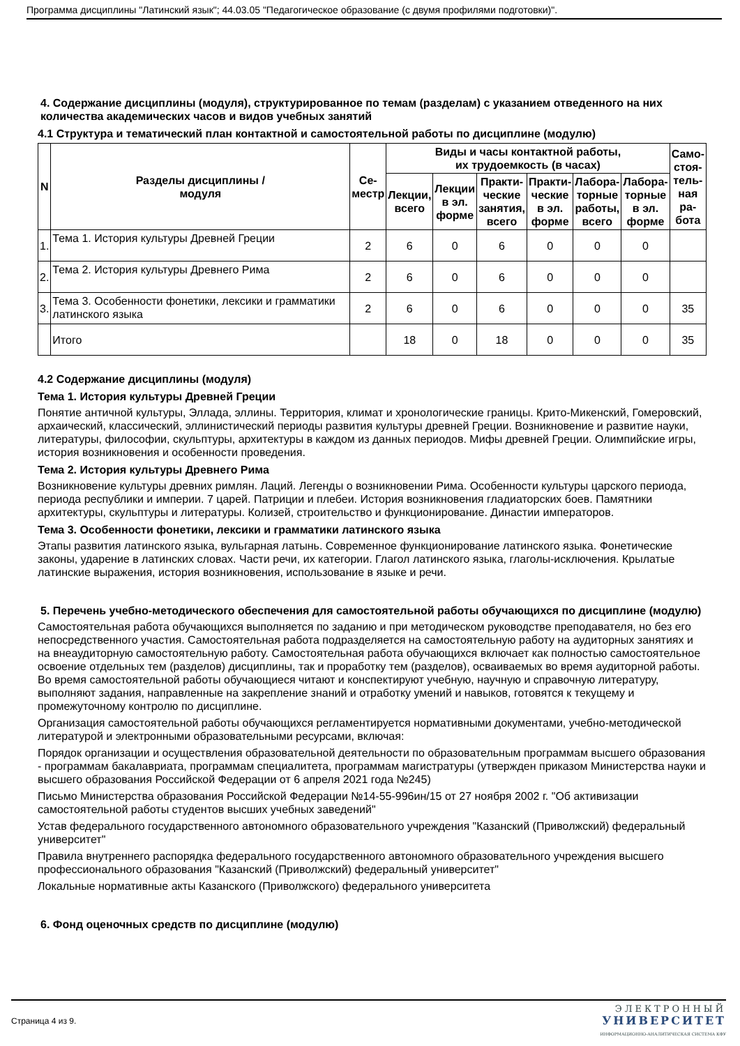Программа дисциплины "Латинский язык"; 44.03.05 "Педагогическое образование (с двумя профилями подготовки)".
4. Содержание дисциплины (модуля), структурированное по темам (разделам) с указанием отведенного на них количества академических часов и видов учебных занятий
4.1 Структура и тематический план контактной и самостоятельной работы по дисциплине (модулю)
| N | Разделы дисциплины / модуля | Се- местр | Виды и часы контактной работы, их трудоемкость (в часах) | | | | | | Само- стоя- тель- ная ра- бота |
| --- | --- | --- | --- | --- | --- | --- | --- | --- | --- |
| | | | Лекции, всего | Лекции в эл. форме | Практи- ческие занятия, всего | Практи- ческие в эл. форме | Лабора- торные работы, всего | Лабора- торные в эл. форме | |
| 1. | Тема 1. История культуры Древней Греции | 2 | 6 | 0 | 6 | 0 | 0 | 0 | |
| 2. | Тема 2. История культуры Древнего Рима | 2 | 6 | 0 | 6 | 0 | 0 | 0 | |
| 3. | Тема 3. Особенности фонетики, лексики и грамматики латинского языка | 2 | 6 | 0 | 6 | 0 | 0 | 0 | 35 |
| | Итого | | 18 | 0 | 18 | 0 | 0 | 0 | 35 |
4.2 Содержание дисциплины (модуля)
Тема 1. История культуры Древней Греции
Понятие античной культуры, Эллада, эллины. Территория, климат и хронологические границы. Крито-Микенский, Гомеровский, архаический, классический, эллинистический периоды развития культуры древней Греции. Возникновение и развитие науки, литературы, философии, скульптуры, архитектуры в каждом из данных периодов. Мифы древней Греции. Олимпийские игры, история возникновения и особенности проведения.
Тема 2. История культуры Древнего Рима
Возникновение культуры древних римлян. Лаций. Легенды о возникновении Рима. Особенности культуры царского периода, периода республики и империи. 7 царей. Патриции и плебеи. История возникновения гладиаторских боев. Памятники архитектуры, скульптуры и литературы. Колизей, строительство и функционирование. Династии императоров.
Тема 3. Особенности фонетики, лексики и грамматики латинского языка
Этапы развития латинского языка, вульгарная латынь. Современное функционирование латинского языка. Фонетические законы, ударение в латинских словах. Части речи, их категории. Глагол латинского языка, глаголы-исключения. Крылатые латинские выражения, история возникновения, использование в языке и речи.
5. Перечень учебно-методического обеспечения для самостоятельной работы обучающихся по дисциплине (модулю)
Самостоятельная работа обучающихся выполняется по заданию и при методическом руководстве преподавателя, но без его непосредственного участия. Самостоятельная работа подразделяется на самостоятельную работу на аудиторных занятиях и на внеаудиторную самостоятельную работу. Самостоятельная работа обучающихся включает как полностью самостоятельное освоение отдельных тем (разделов) дисциплины, так и проработку тем (разделов), осваиваемых во время аудиторной работы. Во время самостоятельной работы обучающиеся читают и конспектируют учебную, научную и справочную литературу, выполняют задания, направленные на закрепление знаний и отработку умений и навыков, готовятся к текущему и промежуточному контролю по дисциплине.
Организация самостоятельной работы обучающихся регламентируется нормативными документами, учебно-методической литературой и электронными образовательными ресурсами, включая:
Порядок организации и осуществления образовательной деятельности по образовательным программам высшего образования - программам бакалавриата, программам специалитета, программам магистратуры (утвержден приказом Министерства науки и высшего образования Российской Федерации от 6 апреля 2021 года №245)
Письмо Министерства образования Российской Федерации №14-55-996ин/15 от 27 ноября 2002 г. "Об активизации самостоятельной работы студентов высших учебных заведений"
Устав федерального государственного автономного образовательного учреждения "Казанский (Приволжский) федеральный университет"
Правила внутреннего распорядка федерального государственного автономного образовательного учреждения высшего профессионального образования "Казанский (Приволжский) федеральный университет"
Локальные нормативные акты Казанского (Приволжского) федерального университета
6. Фонд оценочных средств по дисциплине (модулю)
Страница 4 из 9.
ЭЛЕКТРОННЫЙ
УНИВЕРСИТЕТ
ИНФОРМАЦИОННО-АНАЛИТИЧЕСКАЯ СИСТЕМА КФУ